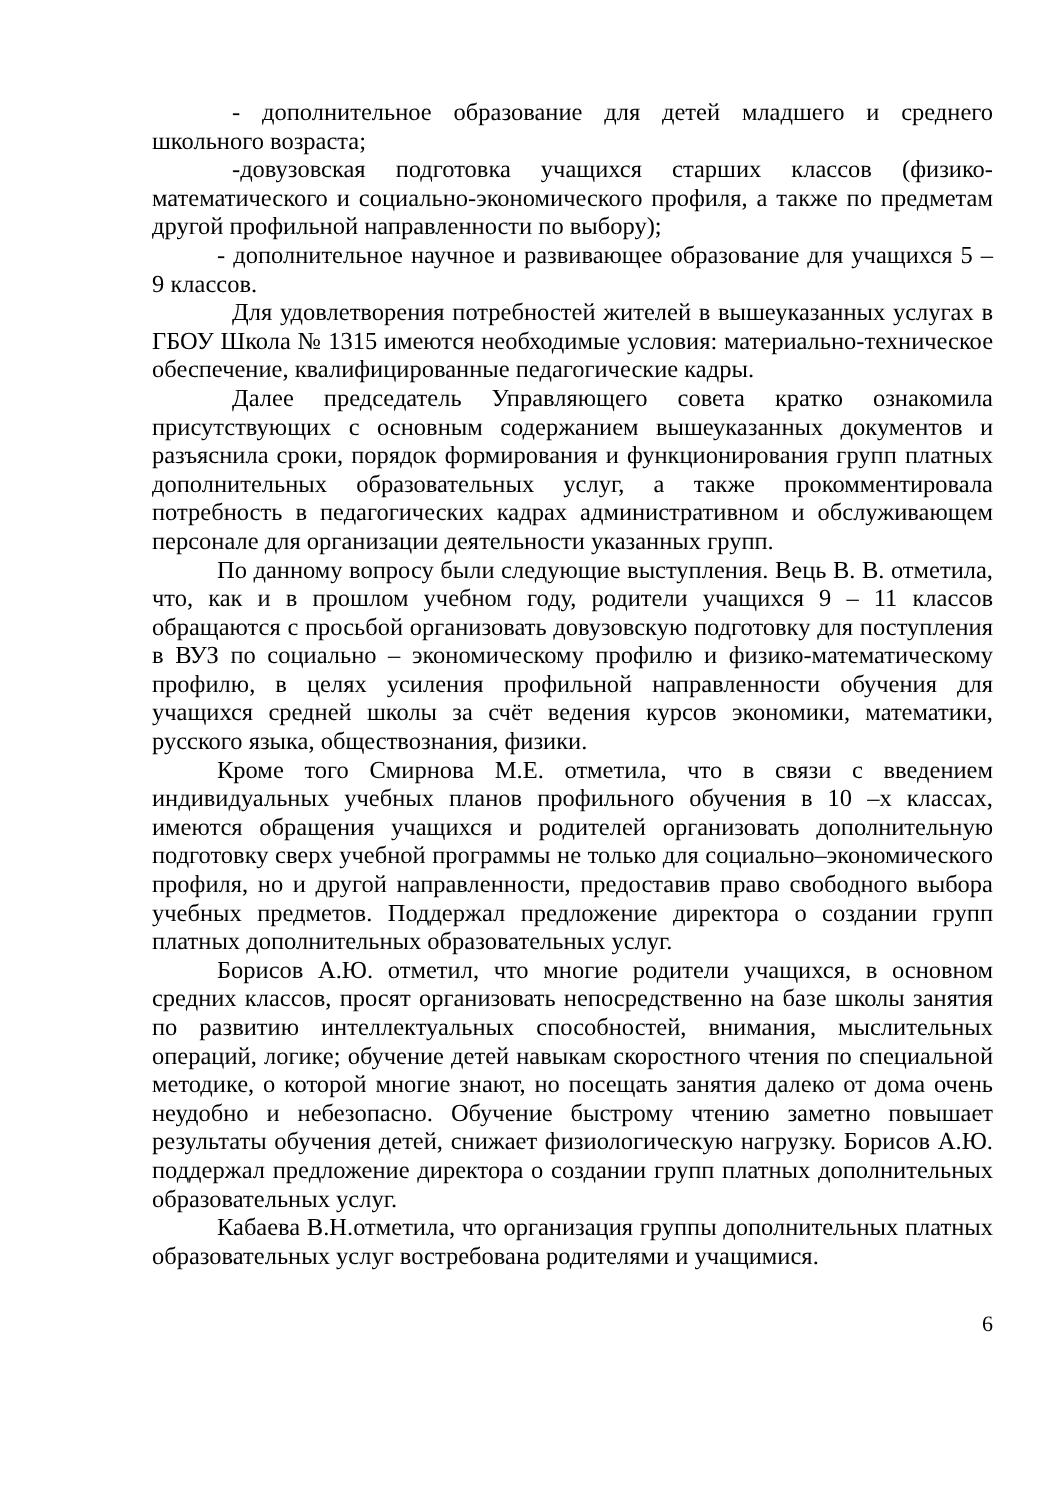- дополнительное образование для детей младшего и среднего школьного возраста;
-довузовская подготовка учащихся старших классов (физико-математического и социально-экономического профиля, а также по предметам другой профильной направленности по выбору);
- дополнительное научное и развивающее образование для учащихся 5 – 9 классов.
Для удовлетворения потребностей жителей в вышеуказанных услугах в ГБОУ Школа № 1315 имеются необходимые условия: материально-техническое обеспечение, квалифицированные педагогические кадры.
Далее председатель Управляющего совета кратко ознакомила присутствующих с основным содержанием вышеуказанных документов и разъяснила сроки, порядок формирования и функционирования групп платных дополнительных образовательных услуг, а также прокомментировала потребность в педагогических кадрах административном и обслуживающем персонале для организации деятельности указанных групп.
По данному вопросу были следующие выступления. Вець В. В. отметила, что, как и в прошлом учебном году, родители учащихся 9 – 11 классов обращаются с просьбой организовать довузовскую подготовку для поступления в ВУЗ по социально – экономическому профилю и физико-математическому профилю, в целях усиления профильной направленности обучения для учащихся средней школы за счёт ведения курсов экономики, математики, русского языка, обществознания, физики.
Кроме того Смирнова М.Е. отметила, что в связи с введением индивидуальных учебных планов профильного обучения в 10 –х классах, имеются обращения учащихся и родителей организовать дополнительную подготовку сверх учебной программы не только для социально–экономического профиля, но и другой направленности, предоставив право свободного выбора учебных предметов. Поддержал предложение директора о создании групп платных дополнительных образовательных услуг.
Борисов А.Ю. отметил, что многие родители учащихся, в основном средних классов, просят организовать непосредственно на базе школы занятия по развитию интеллектуальных способностей, внимания, мыслительных операций, логике; обучение детей навыкам скоростного чтения по специальной методике, о которой многие знают, но посещать занятия далеко от дома очень неудобно и небезопасно. Обучение быстрому чтению заметно повышает результаты обучения детей, снижает физиологическую нагрузку. Борисов А.Ю. поддержал предложение директора о создании групп платных дополнительных образовательных услуг.
Кабаева В.Н.отметила, что организация группы дополнительных платных образовательных услуг востребована родителями и учащимися.
6